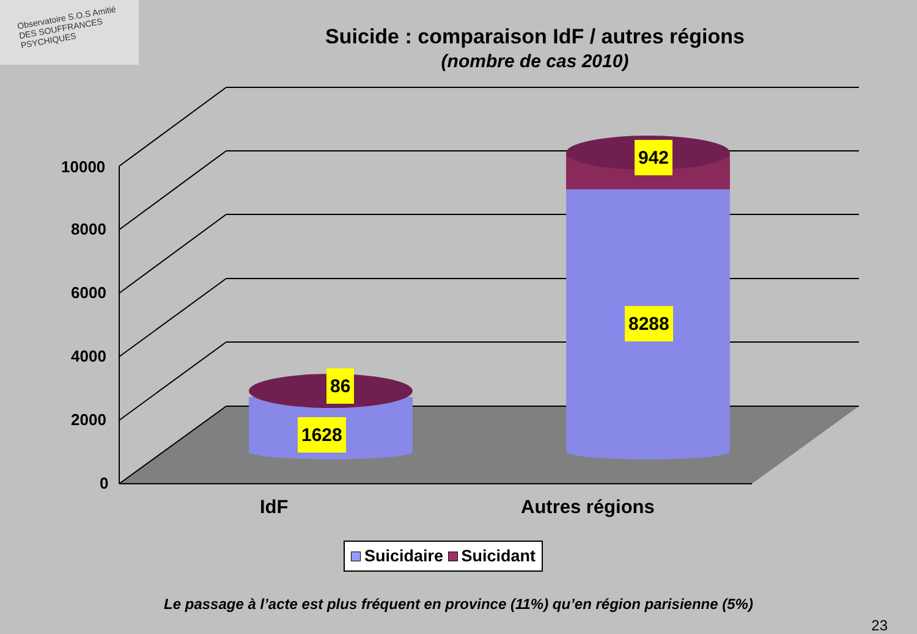Observatoire S.O.S Amitié DES SOUFFRANCES PSYCHIQUES
Suicide : comparaison IdF / autres régions
(nombre de cas 2010)
86
1628
942
8288
10000
8000
6000
4000
2000
0
IdF Autres régions
Suicidaire Suicidant
Le passage à l’acte est plus fréquent en province (11%) qu’en région parisienne (5%)
23